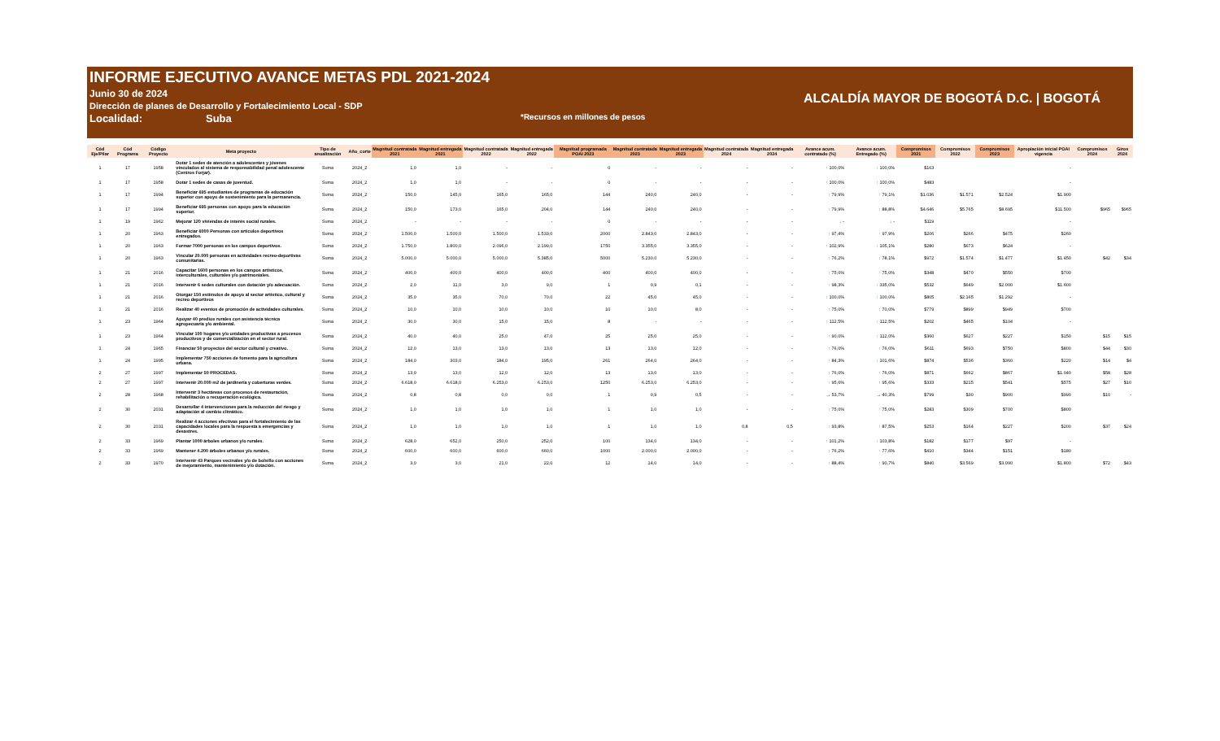INFORME EJECUTIVO AVANCE METAS PDL 2021-2024
Junio 30 de 2024
Dirección de planes de Desarrollo y Fortalecimiento Local - SDP
Localidad: Suba *Recursos en millones de pesos
ALCALDÍA MAYOR DE BOGOTÁ D.C. | BOGOTÁ
| Cód Eje/Pilar | Cód Programa | Código Proyecto | Meta proyecto | Tipo de anualización | Año_corte | Magnitud contratada 2021 | Magnitud entregada 2021 | Magnitud contratada 2022 | Magnitud entregada 2022 | Magnitud programada POAI 2023 | Magnitud contratada 2023 | Magnitud entregada 2023 | Magnitud contratada 2024 | Magnitud entregada 2024 | Avance acum. contratado (%) | Avance acum. Entregado (%) | Compromisos 2021 | Compromisos 2022 | Compromisos 2023 | Apropiación inicial POAI vigencia | Compromisos 2024 | Giros 2024 |
| --- | --- | --- | --- | --- | --- | --- | --- | --- | --- | --- | --- | --- | --- | --- | --- | --- | --- | --- | --- | --- | --- | --- |
| 1 | 17 | 1958 | Dotar 1 sedes de atención a adolescentes y jóvenes vinculados al sistema de responsabilidad penal adolescente (Centros Forjar). | Suma | 2024_2 | 1,0 | 1,0 | - | - | 0 | - | - | - | - | ↑ 100,0% | ↑ 100,0% | $163 | | | - | | |
| 1 | 17 | 1958 | Dotar 1 sedes de casas de juventud. | Suma | 2024_2 | 1,0 | 1,0 | - | - | 0 | - | - | - | - | ↑ 100,0% | ↑ 100,0% | $483 | | | - | | |
| 1 | 17 | 1994 | Beneficiar 695 estudiantes de programas de educación superior con apoyo de sostenimiento para la permanencia. | Suma | 2024_2 | 150,0 | 145,0 | 165,0 | 165,0 | 144 | 240,0 | 240,0 | - | - | ↑ 79,9% | ↑ 79,1% | $1.036 | $1.571 | $2.524 | $1.900 | | |
| 1 | 17 | 1994 | Beneficiar 695 personas con apoyo para la educación superior. | Suma | 2024_2 | 150,0 | 173,0 | 165,0 | 204,0 | 144 | 240,0 | 240,0 | - | - | ↑ 79,9% | ↑ 88,8% | $4.646 | $5.765 | $8.695 | $11.500 | $965 | $965 |
| 1 | 19 | 1962 | Mejorar 120 viviendas de interés social rurales. | Suma | 2024_2 | - | - | - | - | 0 | - | - | - | - | ↓ - | ↓ - | $119 | | | - | | |
| 1 | 20 | 1963 | Beneficiar 6000 Personas con artículos deportivos entregados. | Suma | 2024_2 | 1.500,0 | 1.500,0 | 1.500,0 | 1.533,0 | 2000 | 2.843,0 | 2.843,0 | - | - | ↑ 97,4% | ↑ 97,9% | $206 | $266 | $475 | $260 | | |
| 1 | 20 | 1963 | Formar 7000 personas en los campos deportivos. | Suma | 2024_2 | 1.750,0 | 1.800,0 | 2.096,0 | 2.199,0 | 1750 | 3.355,0 | 3.355,0 | - | - | ↑ 102,9% | ↑ 105,1% | $280 | $673 | $624 | - | | |
| 1 | 20 | 1963 | Vincular 20.000 personas en actividades recreo-deportivas comunitarias. | Suma | 2024_2 | 5.000,0 | 5.000,0 | 5.000,0 | 5.385,0 | 5000 | 5.230,0 | 5.230,0 | - | - | ↑ 76,2% | ↑ 78,1% | $972 | $1.574 | $1.477 | $1.450 | $42 | $34 |
| 1 | 21 | 2016 | Capacitar 1600 personas en los campos artísticos, interculturales, culturales y/o patrimoniales. | Suma | 2024_2 | 400,0 | 400,0 | 400,0 | 400,0 | 400 | 400,0 | 400,0 | - | - | ↑ 75,0% | ↑ 75,0% | $348 | $470 | $550 | $700 | | |
| 1 | 21 | 2016 | Intervenir 6 sedes culturales con dotación y/o adecuación. | Suma | 2024_2 | 2,0 | 11,0 | 3,0 | 9,0 | 1 | 0,9 | 0,1 | - | - | ↑ 98,3% | ↑ 335,0% | $532 | $649 | $2.000 | $1.600 | | |
| 1 | 21 | 2016 | Otorgar 150 estímulos de apoyo al sector artístico, cultural y recreo deportivos | Suma | 2024_2 | 35,0 | 35,0 | 70,0 | 70,0 | 22 | 45,0 | 45,0 | - | - | ↑ 100,0% | ↑ 100,0% | $805 | $2.165 | $1.292 | - | | |
| 1 | 21 | 2016 | Realizar 40 eventos de promoción de actividades culturales. | Suma | 2024_2 | 10,0 | 10,0 | 10,0 | 10,0 | 10 | 10,0 | 8,0 | - | - | ↑ 75,0% | ↑ 70,0% | $779 | $899 | $949 | $700 | | |
| 1 | 23 | 1964 | Apoyar 40 predios rurales con asistencia técnica agropecuaria y/o ambiental. | Suma | 2024_2 | 30,0 | 30,0 | 15,0 | 15,0 | 8 | - | - | - | - | ↑ 112,5% | ↑ 112,5% | $202 | $465 | $104 | - | | |
| 1 | 23 | 1964 | Vincular 100 hogares y/o unidades productivas a procesos productivos y de comercialización en el sector rural. | Suma | 2024_2 | 40,0 | 40,0 | 25,0 | 47,0 | 25 | 25,0 | 25,0 | - | - | ↑ 90,0% | ↑ 112,0% | $360 | $627 | $227 | $150 | $15 | $15 |
| 1 | 24 | 1965 | Financiar 50 proyectos del sector cultural y creativo. | Suma | 2024_2 | 12,0 | 13,0 | 13,0 | 13,0 | 13 | 13,0 | 12,0 | - | - | ↑ 76,0% | ↑ 76,0% | $611 | $693 | $750 | $800 | $44 | $30 |
| 1 | 24 | 1995 | Implementar 750 acciones de fomento para la agricultura urbana. | Suma | 2024_2 | 184,0 | 303,0 | 184,0 | 195,0 | 261 | 264,0 | 264,0 | - | - | ↑ 84,3% | ↑ 101,6% | $874 | $536 | $360 | $220 | $14 | $4 |
| 2 | 27 | 1997 | Implementar 50 PROCEDAS. | Suma | 2024_2 | 13,0 | 13,0 | 12,0 | 12,0 | 13 | 13,0 | 13,0 | - | - | ↑ 76,0% | ↑ 76,0% | $871 | $662 | $867 | $1.040 | $58 | $28 |
| 2 | 27 | 1997 | Intervenir 20.000 m2 de jardinería y coberturas verdes. | Suma | 2024_2 | 6.618,0 | 6.618,0 | 6.253,0 | 6.253,0 | 1250 | 6.253,0 | 6.253,0 | - | - | ↑ 95,6% | ↑ 95,6% | $333 | $215 | $541 | $575 | $27 | $10 |
| 2 | 28 | 1968 | Intervenir 3 hectáreas con procesos de restauración, rehabilitación o recuperación ecológica. | Suma | 2024_2 | 0,8 | 0,8 | 0,0 | 0,0 | 1 | 0,9 | 0,5 | - | - | → 53,7% | → 40,3% | $799 | $30 | $900 | $990 | $10 | - |
| 2 | 30 | 2031 | Desarrollar 4 intervenciones para la reducción del riesgo y adaptación al cambio climático. | Suma | 2024_2 | 1,0 | 1,0 | 1,0 | 1,0 | 1 | 1,0 | 1,0 | - | - | ↑ 75,0% | ↑ 75,0% | $283 | $309 | $700 | $800 | | |
| 2 | 30 | 2031 | Realizar 4 acciones efectivas para el fortalecimiento de las capacidades locales para la respuesta a emergencias y desastres. | Suma | 2024_2 | 1,0 | 1,0 | 1,0 | 1,0 | 1 | 1,0 | 1,0 | 0,8 | 0,5 | ↑ 93,8% | ↑ 87,5% | $253 | $164 | $227 | $200 | $37 | $24 |
| 2 | 33 | 1969 | Plantar 1000 árboles urbanos y/o rurales. | Suma | 2024_2 | 628,0 | 652,0 | 250,0 | 252,0 | 100 | 134,0 | 134,0 | - | - | ↑ 101,2% | ↑ 103,8% | $182 | $177 | $97 | - | | |
| 2 | 33 | 1969 | Mantener 4.200 árboles urbanos y/o rurales. | Suma | 2024_2 | 600,0 | 600,0 | 600,0 | 660,0 | 1000 | 2.000,0 | 2.000,0 | - | - | ↑ 76,2% | ↑ 77,6% | $410 | $344 | $151 | $180 | | |
| 2 | 33 | 1970 | Intervenir 43 Parques vecinales y/o de bolsillo con acciones de mejoramiento, mantenimiento y/o dotación. | Suma | 2024_2 | 3,0 | 3,0 | 21,0 | 22,0 | 12 | 14,0 | 14,0 | - | - | ↑ 88,4% | ↑ 90,7% | $840 | $3.569 | $3.090 | $1.800 | $72 | $43 |